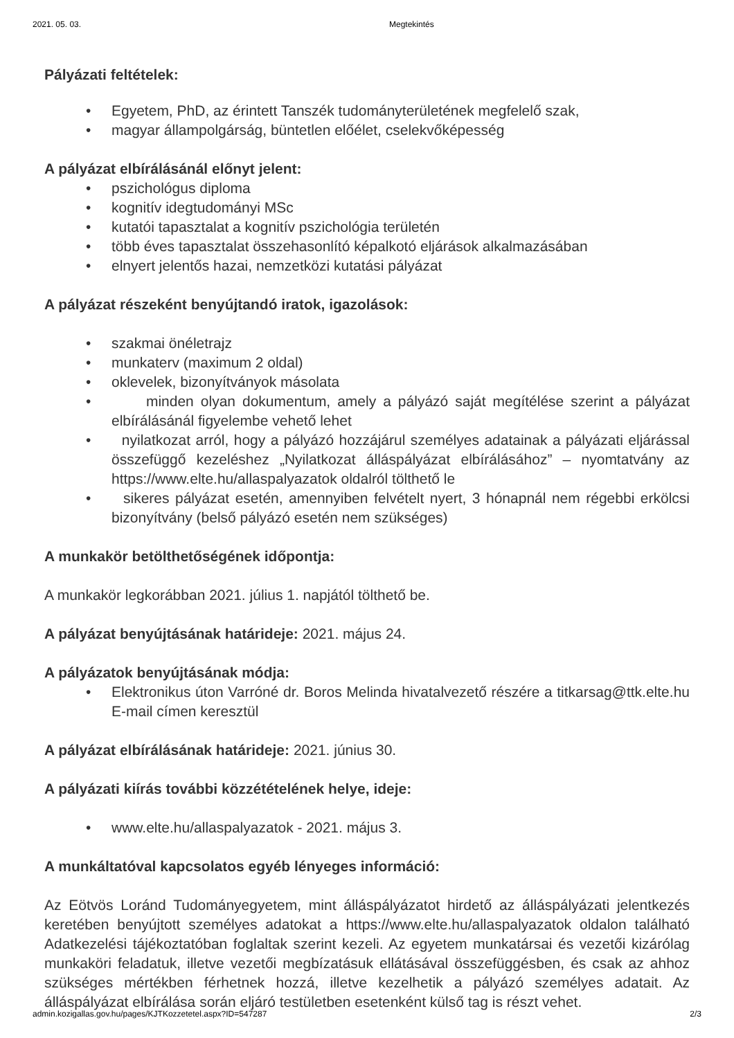2021. 05. 03. Megtekintés
Pályázati feltételek:
• Egyetem, PhD, az érintett Tanszék tudományterületének megfelelő szak,
• magyar állampolgárság, büntetlen előélet, cselekvőképesség
A pályázat elbírálásánál előnyt jelent:
• pszichológus diploma
• kognitív idegtudományi MSc
• kutatói tapasztalat a kognitív pszichológia területén
• több éves tapasztalat összehasonlító képalkotó eljárások alkalmazásában
• elnyert jelentős hazai, nemzetközi kutatási pályázat
A pályázat részeként benyújtandó iratok, igazolások:
• szakmai önéletrajz
• munkaterv (maximum 2 oldal)
• oklevelek, bizonyítványok másolata
• minden olyan dokumentum, amely a pályázó saját megítélése szerint a pályázat elbírálásánál figyelembe vehető lehet
• nyilatkozat arról, hogy a pályázó hozzájárul személyes adatainak a pályázati eljárással összefüggő kezeléshez „Nyilatkozat álláspályázat elbírálásához” – nyomtatvány az https://www.elte.hu/allaspalyazatok oldalról tölthető le
• sikeres pályázat esetén, amennyiben felvételt nyert, 3 hónapnál nem régebbi erkölcsi bizonyítvány (belső pályázó esetén nem szükséges)
A munkakör betölthetőségének időpontja:
A munkakör legkorábban 2021. július 1. napjától tölthető be.
A pályázat benyújtásának határideje: 2021. május 24.
A pályázatok benyújtásának módja:
• Elektronikus úton Varróné dr. Boros Melinda hivatalvezető részére a titkarsag@ttk.elte.hu E-mail címen keresztül
A pályázat elbírálásának határideje: 2021. június 30.
A pályázati kiírás további közzétételének helye, ideje:
• www.elte.hu/allaspalyazatok - 2021. május 3.
A munkáltatóval kapcsolatos egyéb lényeges információ:
Az Eötvös Loránd Tudományegyetem, mint álláspályázatot hirdető az álláspályázati jelentkezés keretében benyújtott személyes adatokat a https://www.elte.hu/allaspalyazatok oldalon található Adatkezelési tájékoztatóban foglaltak szerint kezeli. Az egyetem munkatársai és vezetői kizárólag munkaköri feladatuk, illetve vezetői megbízatásuk ellátásával összefüggésben, és csak az ahhoz szükséges mértékben férhetnek hozzá, illetve kezelhetik a pályázó személyes adatait. Az álláspályázat elbírálása során eljáró testületben esetenként külső tag is részt vehet.
admin.kozigallas.gov.hu/pages/KJTKozzetetel.aspx?ID=547287 2/3